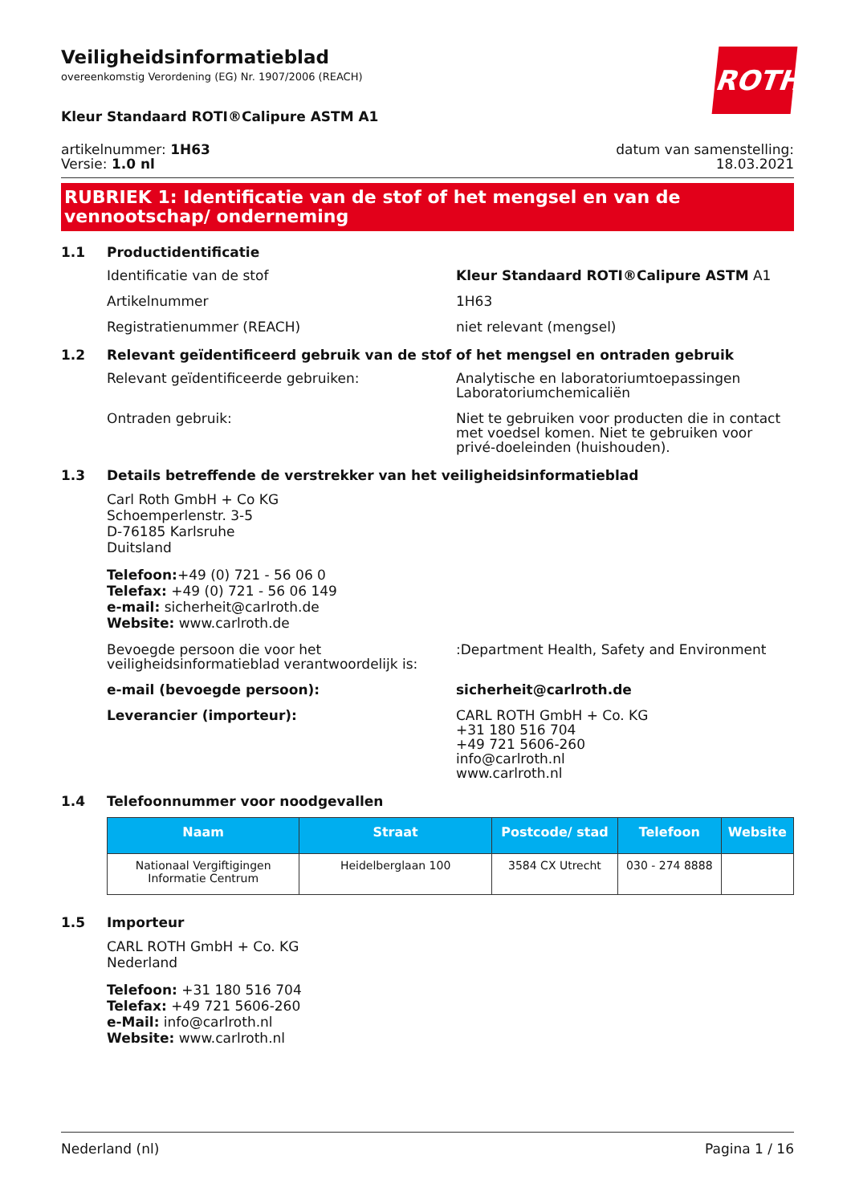ROTH
Veiligheidsinformatieblad
overeenkomstig Verordening (EG) Nr. 1907/2006 (REACH)
Kleur Standaard ROTI®Calipure ASTM A1
artikelnummer: 1H63
Versie: 1.0 nl
datum van samenstelling:
18.03.2021
RUBRIEK 1: Identificatie van de stof of het mengsel en van de vennootschap/ onderneming
1.1 Productidentificatie
Identificatie van de stof Kleur Standaard ROTI®Calipure ASTM A1
Artikelnummer 1H63
Registratienummer (REACH) niet relevant (mengsel)
1.2 Relevant geïdentificeerd gebruik van de stof of het mengsel en ontraden gebruik
Relevant geïdentificeerde gebruiken: Analytische en laboratoriumtoepassingen
Laboratoriumchemicaliën
Ontraden gebruik: Niet te gebruiken voor producten die in contact met voedsel komen. Niet te gebruiken voor privé-doeleinden (huishouden).
1.3 Details betreffende de verstrekker van het veiligheidsinformatieblad
Carl Roth GmbH + Co KG
Schoemperlenstr. 3-5
D-76185 Karlsruhe
Duitsland
Telefoon:+49 (0) 721 - 56 06 0
Telefax: +49 (0) 721 - 56 06 149
e-mail: sicherheit@carlroth.de
Website: www.carlroth.de
Bevoegde persoon die voor het veiligheidsinformatieblad verantwoordelijk is:
:Department Health, Safety and Environment
e-mail (bevoegde persoon): sicherheit@carlroth.de
Leverancier (importeur): CARL ROTH GmbH + Co. KG
+31 180 516 704
+49 721 5606-260
info@carlroth.nl
www.carlroth.nl
1.4 Telefoonnummer voor noodgevallen
| Naam | Straat | Postcode/ stad | Telefoon | Website |
| --- | --- | --- | --- | --- |
| Nationaal Vergiftigingen Informatie Centrum | Heidelberglaan 100 | 3584 CX Utrecht | 030 - 274 8888 | |
1.5 Importeur
CARL ROTH GmbH + Co. KG
Nederland
Telefoon: +31 180 516 704
Telefax: +49 721 5606-260
e-Mail: info@carlroth.nl
Website: www.carlroth.nl
Nederland (nl) Pagina 1 / 16